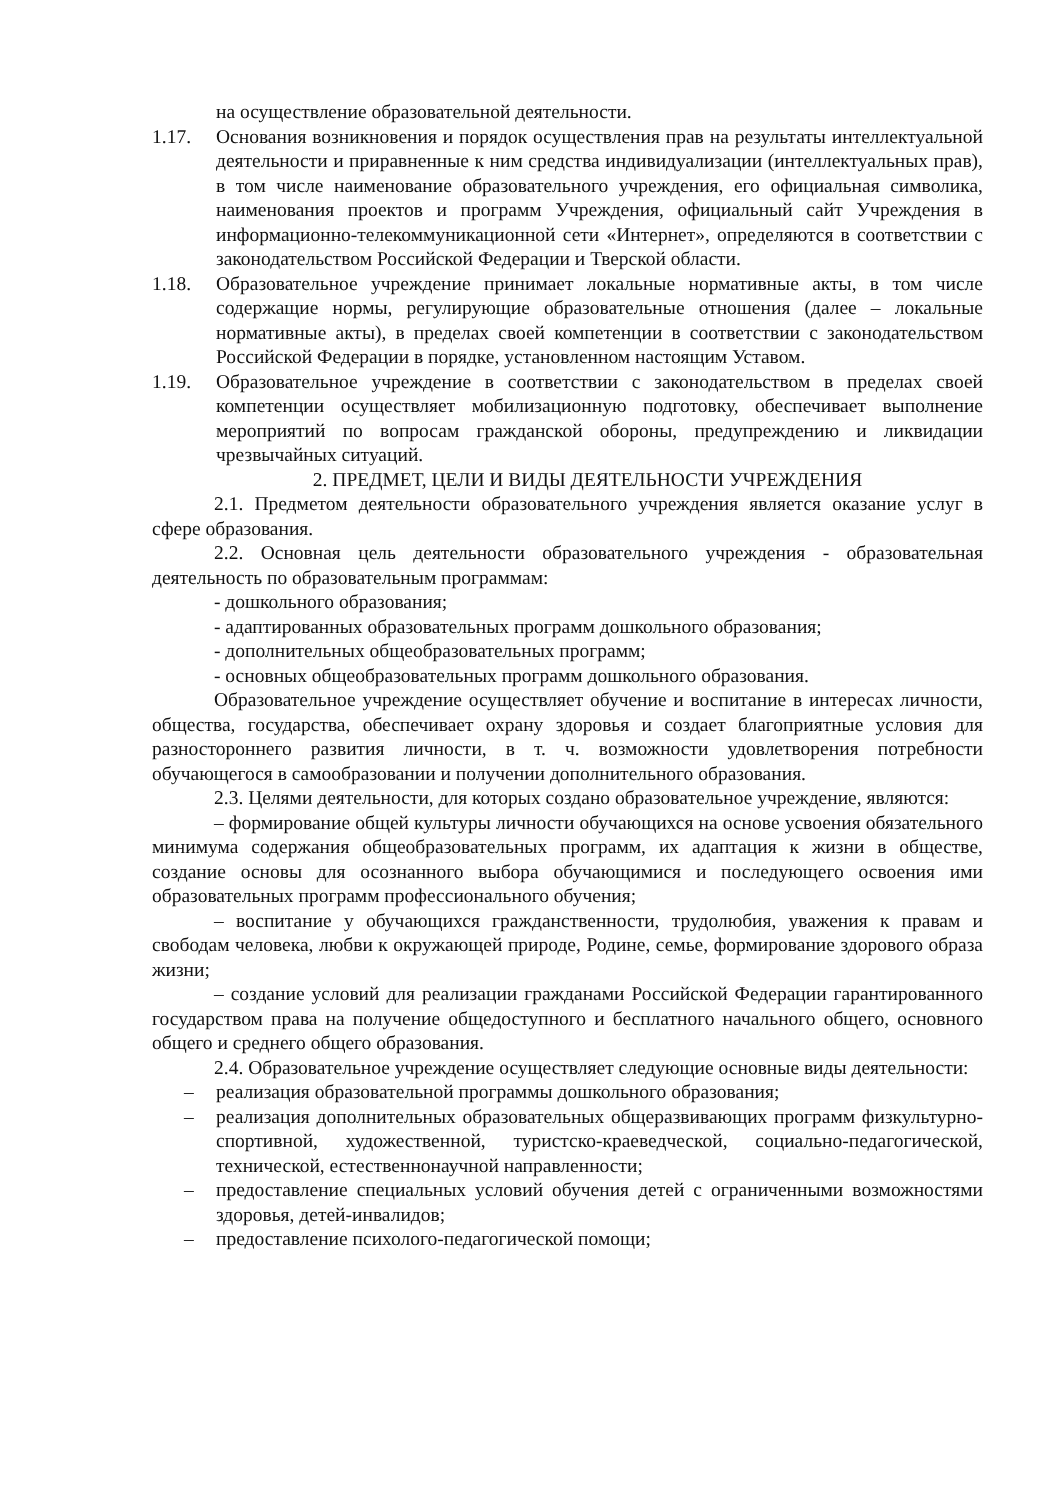на осуществление образовательной деятельности.
1.17. Основания возникновения и порядок осуществления прав на результаты интеллектуальной деятельности и приравненные к ним средства индивидуализации (интеллектуальных прав), в том числе наименование образовательного учреждения, его официальная символика, наименования проектов и программ Учреждения, официальный сайт Учреждения в информационно-телекоммуникационной сети «Интернет», определяются в соответствии с законодательством Российской Федерации и Тверской области.
1.18. Образовательное учреждение принимает локальные нормативные акты, в том числе содержащие нормы, регулирующие образовательные отношения (далее – локальные нормативные акты), в пределах своей компетенции в соответствии с законодательством Российской Федерации в порядке, установленном настоящим Уставом.
1.19. Образовательное учреждение в соответствии с законодательством в пределах своей компетенции осуществляет мобилизационную подготовку, обеспечивает выполнение мероприятий по вопросам гражданской обороны, предупреждению и ликвидации чрезвычайных ситуаций.
2. ПРЕДМЕТ, ЦЕЛИ И ВИДЫ ДЕЯТЕЛЬНОСТИ УЧРЕЖДЕНИЯ
2.1. Предметом деятельности образовательного учреждения является оказание услуг в сфере образования.
2.2. Основная цель деятельности образовательного учреждения - образовательная деятельность по образовательным программам:
- дошкольного образования;
- адаптированных образовательных программ дошкольного образования;
- дополнительных общеобразовательных программ;
- основных общеобразовательных программ дошкольного образования.
Образовательное учреждение осуществляет обучение и воспитание в интересах личности, общества, государства, обеспечивает охрану здоровья и создает благоприятные условия для разностороннего развития личности, в т. ч. возможности удовлетворения потребности обучающегося в самообразовании и получении дополнительного образования.
2.3. Целями деятельности, для которых создано образовательное учреждение, являются:
– формирование общей культуры личности обучающихся на основе усвоения обязательного минимума содержания общеобразовательных программ, их адаптация к жизни в обществе, создание основы для осознанного выбора обучающимися и последующего освоения ими образовательных программ профессионального обучения;
– воспитание у обучающихся гражданственности, трудолюбия, уважения к правам и свободам человека, любви к окружающей природе, Родине, семье, формирование здорового образа жизни;
– создание условий для реализации гражданами Российской Федерации гарантированного государством права на получение общедоступного и бесплатного начального общего, основного общего и среднего общего образования.
2.4. Образовательное учреждение осуществляет следующие основные виды деятельности:
– реализация образовательной программы дошкольного образования;
– реализация дополнительных образовательных общеразвивающих программ физкультурно-спортивной, художественной, туристско-краеведческой, социально-педагогической, технической, естественнонаучной направленности;
– предоставление специальных условий обучения детей с ограниченными возможностями здоровья, детей-инвалидов;
– предоставление психолого-педагогической помощи;